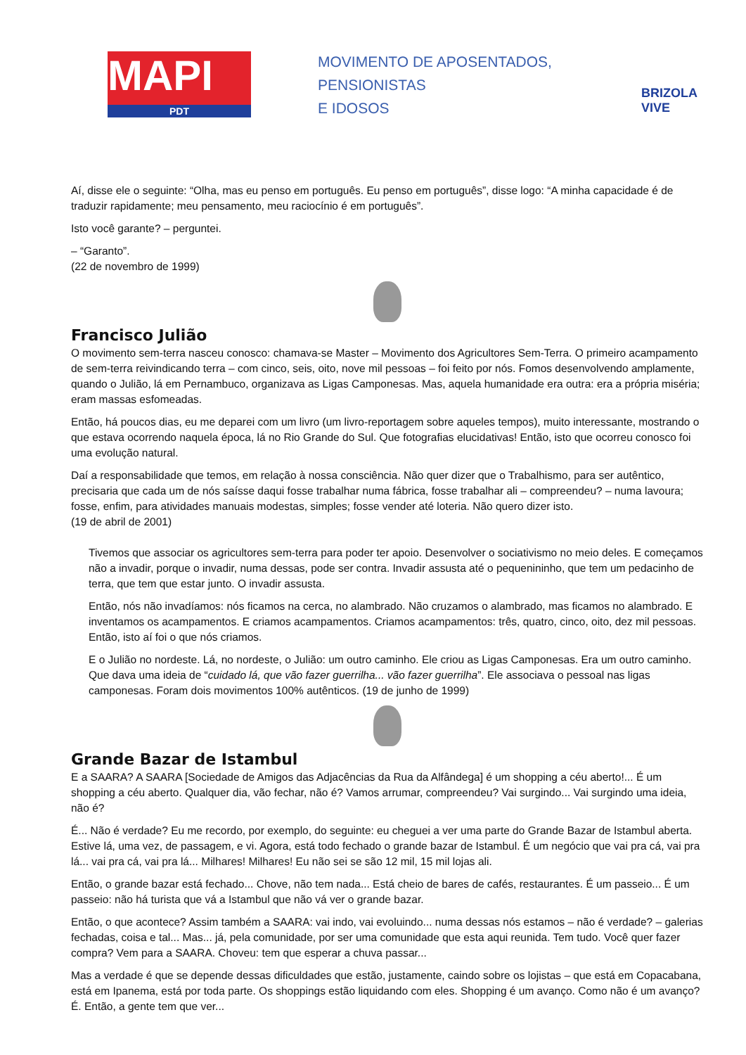MAPI
PDT
MOVIMENTO DE APOSENTADOS,
PENSIONISTAS
E IDOSOS
BRIZOLA VIVE
Aí, disse ele o seguinte: “Olha, mas eu penso em português. Eu penso em português”, disse logo: “A minha capacidade é de traduzir rapidamente; meu pensamento, meu raciocínio é em português”.
Isto você garante? – perguntei.
– “Garanto”.
(22 de novembro de 1999)
Francisco Julião
O movimento sem-terra nasceu conosco: chamava-se Master – Movimento dos Agricultores Sem-Terra. O primeiro acampamento de sem-terra reivindicando terra – com cinco, seis, oito, nove mil pessoas – foi feito por nós. Fomos desenvolvendo amplamente, quando o Julião, lá em Pernambuco, organizava as Ligas Camponesas. Mas, aquela humanidade era outra: era a própria miséria; eram massas esfomeadas.
Então, há poucos dias, eu me deparei com um livro (um livro-reportagem sobre aqueles tempos), muito interessante, mostrando o que estava ocorrendo naquela época, lá no Rio Grande do Sul. Que fotografias elucidativas! Então, isto que ocorreu conosco foi uma evolução natural.
Daí a responsabilidade que temos, em relação à nossa consciência. Não quer dizer que o Trabalhismo, para ser autêntico, precisaria que cada um de nós saísse daqui fosse trabalhar numa fábrica, fosse trabalhar ali – compreendeu? – numa lavoura; fosse, enfim, para atividades manuais modestas, simples; fosse vender até loteria. Não quero dizer isto.
(19 de abril de 2001)
Tivemos que associar os agricultores sem-terra para poder ter apoio. Desenvolver o sociativismo no meio deles. E começamos não a invadir, porque o invadir, numa dessas, pode ser contra. Invadir assusta até o pequenininho, que tem um pedacinho de terra, que tem que estar junto. O invadir assusta.
Então, nós não invadíamos: nós ficamos na cerca, no alambrado. Não cruzamos o alambrado, mas ficamos no alambrado. E inventamos os acampamentos. E criamos acampamentos. Criamos acampamentos: três, quatro, cinco, oito, dez mil pessoas. Então, isto aí foi o que nós criamos.
E o Julião no nordeste. Lá, no nordeste, o Julião: um outro caminho. Ele criou as Ligas Camponesas. Era um outro caminho. Que dava uma ideia de “cuidado lá, que vão fazer guerrilha... vão fazer guerrilha”. Ele associava o pessoal nas ligas camponesas. Foram dois movimentos 100% autênticos. (19 de junho de 1999)
Grande Bazar de Istambul
E a SAARA? A SAARA [Sociedade de Amigos das Adjacências da Rua da Alfândega] é um shopping a céu aberto!... É um shopping a céu aberto. Qualquer dia, vão fechar, não é? Vamos arrumar, compreendeu? Vai surgindo... Vai surgindo uma ideia, não é?
É... Não é verdade? Eu me recordo, por exemplo, do seguinte: eu cheguei a ver uma parte do Grande Bazar de Istambul aberta. Estive lá, uma vez, de passagem, e vi. Agora, está todo fechado o grande bazar de Istambul. É um negócio que vai pra cá, vai pra lá... vai pra cá, vai pra lá... Milhares! Milhares! Eu não sei se são 12 mil, 15 mil lojas ali.
Então, o grande bazar está fechado... Chove, não tem nada... Está cheio de bares de cafés, restaurantes. É um passeio... É um passeio: não há turista que vá a Istambul que não vá ver o grande bazar.
Então, o que acontece? Assim também a SAARA: vai indo, vai evoluindo... numa dessas nós estamos – não é verdade? – galerias fechadas, coisa e tal... Mas... já, pela comunidade, por ser uma comunidade que esta aqui reunida. Tem tudo. Você quer fazer compra? Vem para a SAARA. Choveu: tem que esperar a chuva passar...
Mas a verdade é que se depende dessas dificuldades que estão, justamente, caindo sobre os lojistas – que está em Copacabana, está em Ipanema, está por toda parte. Os shoppings estão liquidando com eles. Shopping é um avanço. Como não é um avanço? É. Então, a gente tem que ver...